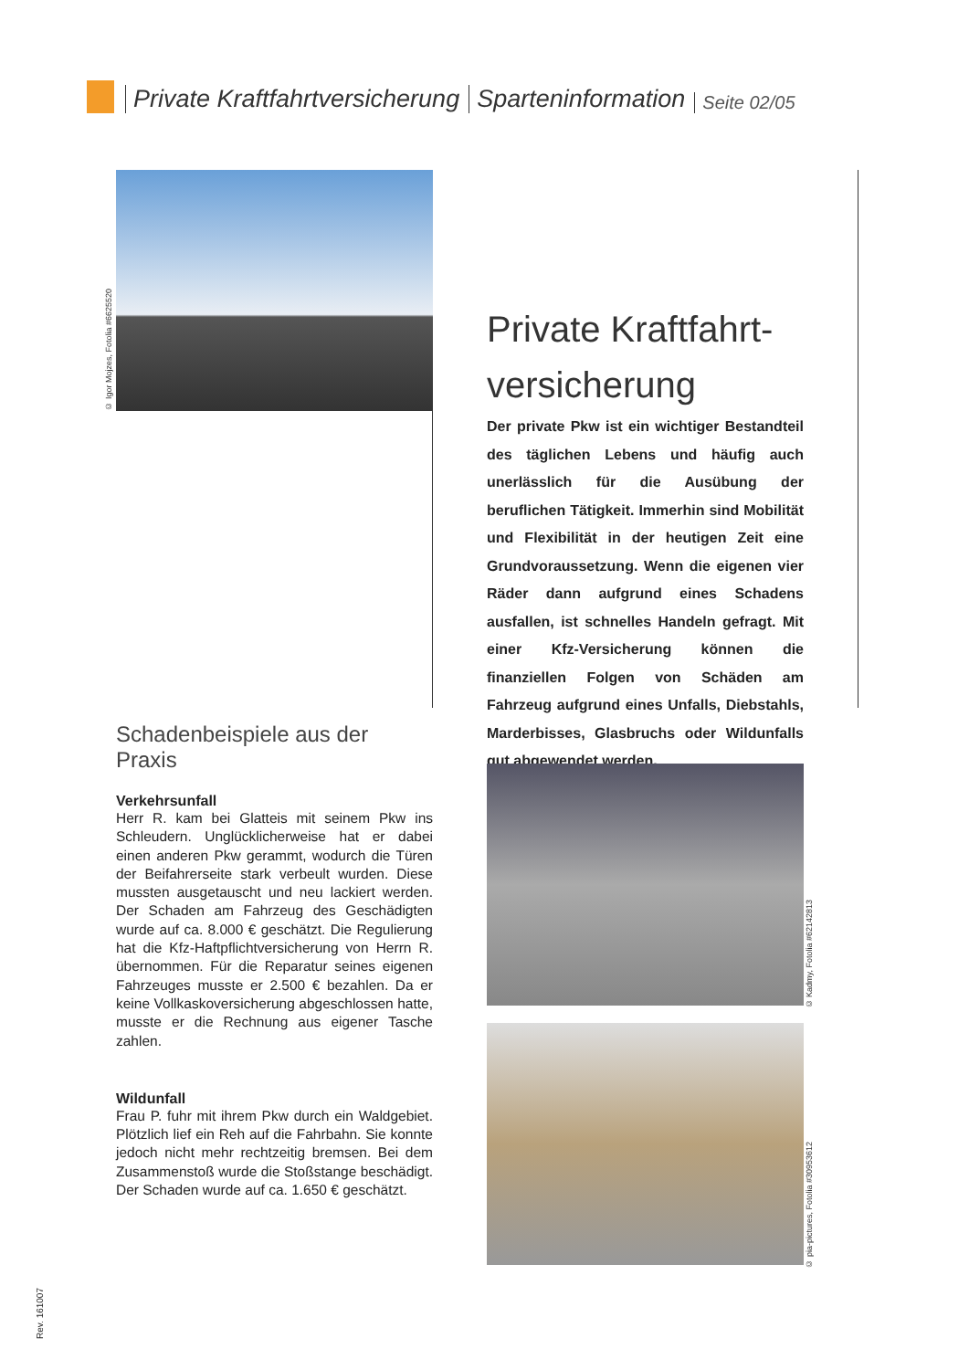Private Kraftfahrtversicherung Sparteninformation Seite 02/05
© Igor Mojzes, Fotolia #6625520
Private Kraftfahrt-
versicherung
Der private Pkw ist ein wichtiger Bestandteil des täglichen Lebens und häufig auch unerlässlich für die Ausübung der beruflichen Tätigkeit. Immerhin sind Mobilität und Flexibilität in der heutigen Zeit eine Grundvoraussetzung. Wenn die eigenen vier Räder dann aufgrund eines Schadens ausfallen, ist schnelles Handeln gefragt. Mit einer Kfz-Versicherung können die finanziellen Folgen von Schäden am Fahrzeug aufgrund eines Unfalls, Diebstahls, Marderbisses, Glasbruchs oder Wildunfalls gut abgewendet werden.
Schadenbeispiele aus der Praxis
Verkehrsunfall
Herr R. kam bei Glatteis mit seinem Pkw ins Schleudern. Unglücklicherweise hat er dabei einen anderen Pkw gerammt, wodurch die Türen der Beifahrerseite stark verbeult wurden. Diese mussten ausgetauscht und neu lackiert werden. Der Schaden am Fahrzeug des Geschädigten wurde auf ca. 8.000 € geschätzt. Die Regulierung hat die Kfz-Haftpflichtversicherung von Herrn R. übernommen. Für die Reparatur seines eigenen Fahrzeuges musste er 2.500 € bezahlen. Da er keine Vollkaskoversicherung abgeschlossen hatte, musste er die Rechnung aus eigener Tasche zahlen.
Wildunfall
Frau P. fuhr mit ihrem Pkw durch ein Waldgebiet. Plötzlich lief ein Reh auf die Fahrbahn. Sie konnte jedoch nicht mehr rechtzeitig bremsen. Bei dem Zusammenstoß wurde die Stoßstange beschädigt. Der Schaden wurde auf ca. 1.650 € geschätzt.
© Kadmy, Fotolia #62142813
© pia-pictures, Fotolia #30953612
Rev. 161007